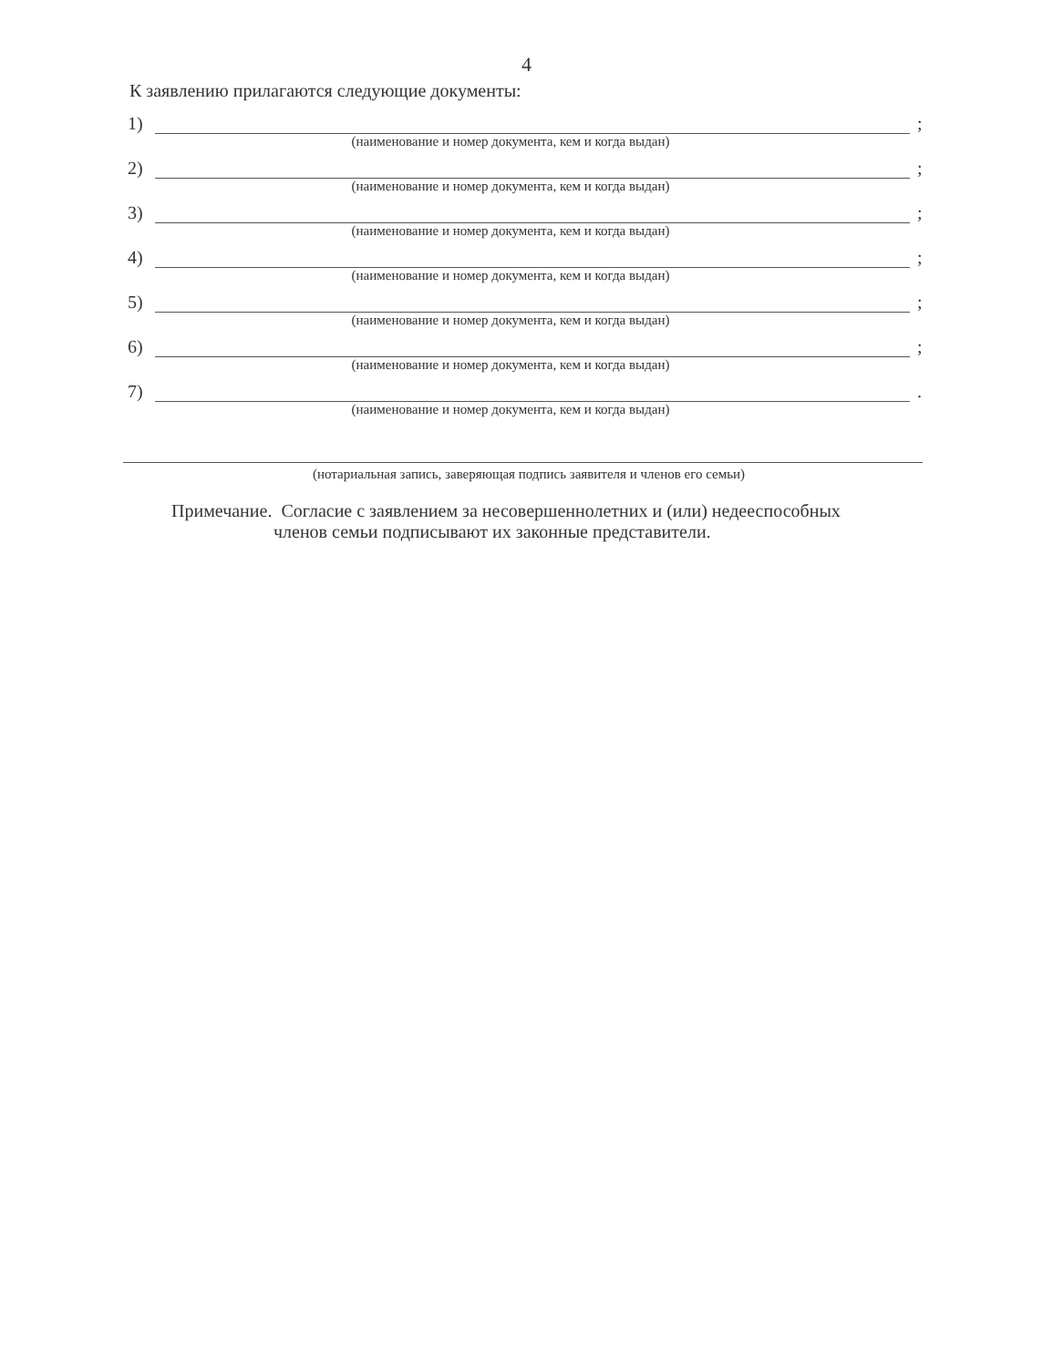4
К заявлению прилагаются следующие документы:
1) ;
(наименование и номер документа, кем и когда выдан)
2) ;
(наименование и номер документа, кем и когда выдан)
3) ;
(наименование и номер документа, кем и когда выдан)
4) ;
(наименование и номер документа, кем и когда выдан)
5) ;
(наименование и номер документа, кем и когда выдан)
6) ;
(наименование и номер документа, кем и когда выдан)
7) .
(наименование и номер документа, кем и когда выдан)
(нотариальная запись, заверяющая подпись заявителя и членов его семьи)
Примечание. Согласие с заявлением за несовершеннолетних и (или) недееспособных
членов семьи подписывают их законные представители.